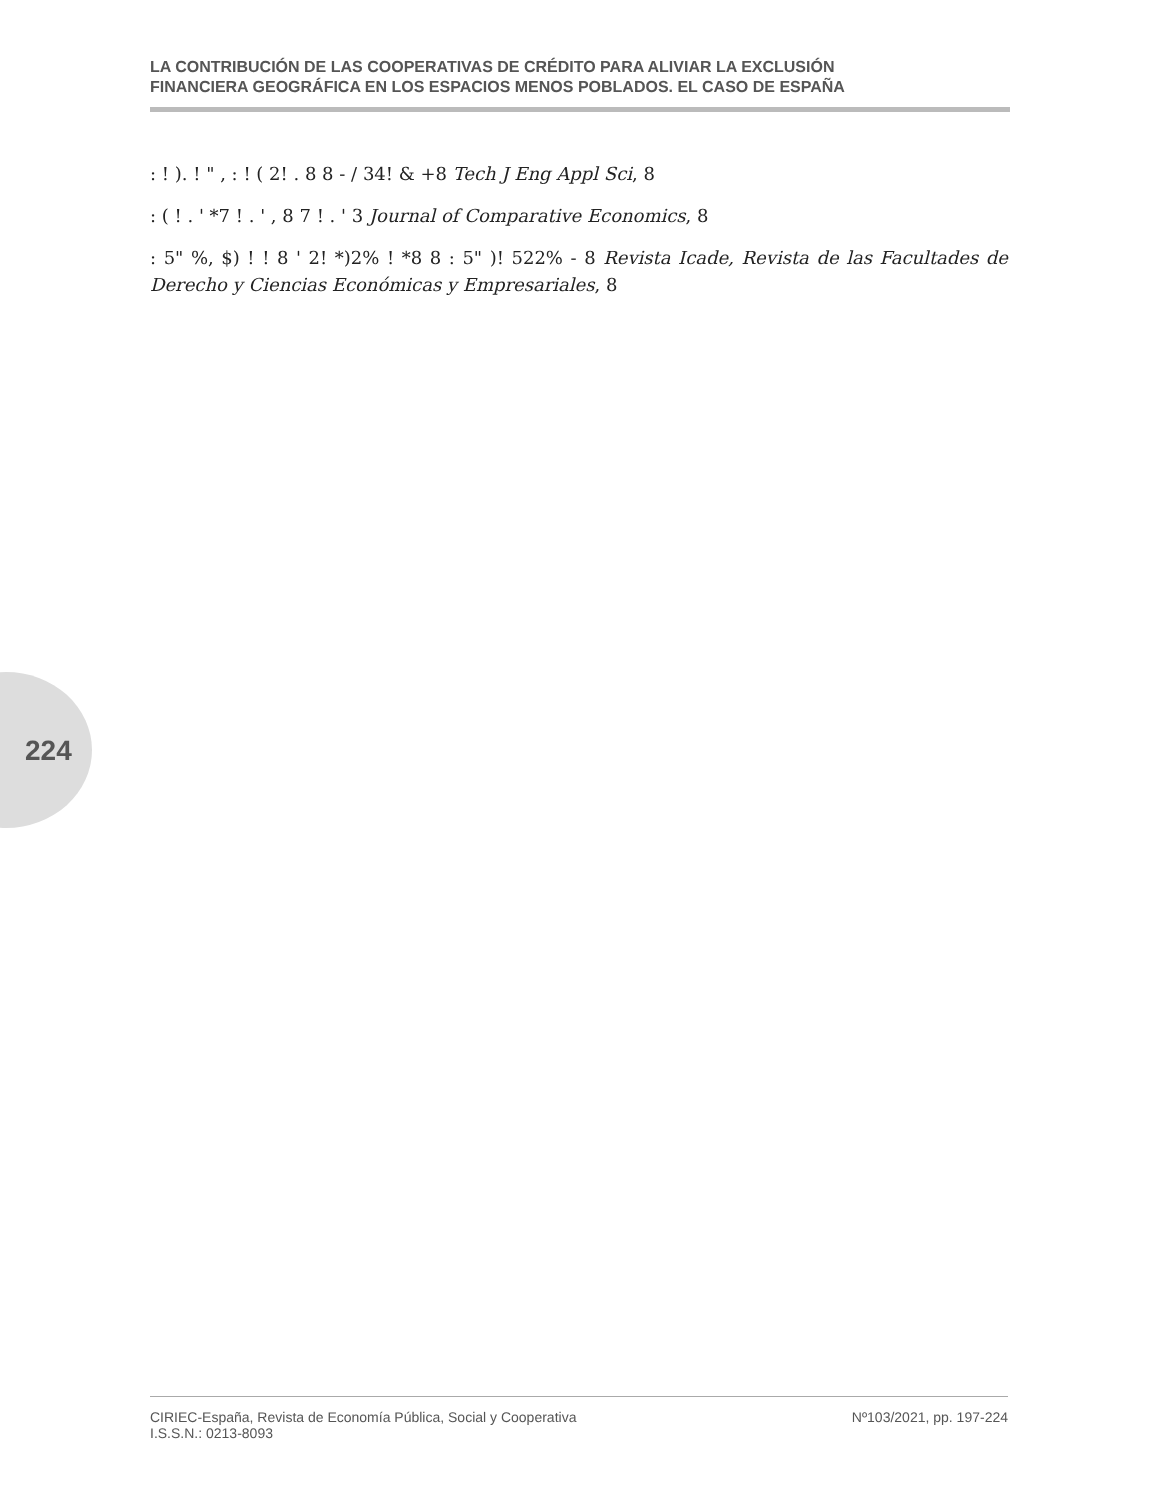LA CONTRIBUCIÓN DE LAS COOPERATIVAS DE CRÉDITO PARA ALIVIAR LA EXCLUSIÓN
FINANCIERA GEOGRÁFICA EN LOS ESPACIOS MENOS POBLADOS. EL CASO DE ESPAÑA
: ! ). ! " , : ! ( 2! . 8 8 - / 34! & +8 Tech J Eng Appl Sci, 8
: ( ! . ' *7 ! . ' , 8 7 ! . ' 3 Journal of Comparative Economics, 8
: 5" %, $) ! ! 8 ' 2! *)2% ! *8 8 : 5" )! 522% - 8 Revista Icade, Revista de las Facultades de Derecho y Ciencias Económicas y Empresariales, 8
224
CIRIEC-España, Revista de Economía Pública, Social y Cooperativa
I.S.S.N.: 0213-8093
Nº103/2021, pp. 197-224